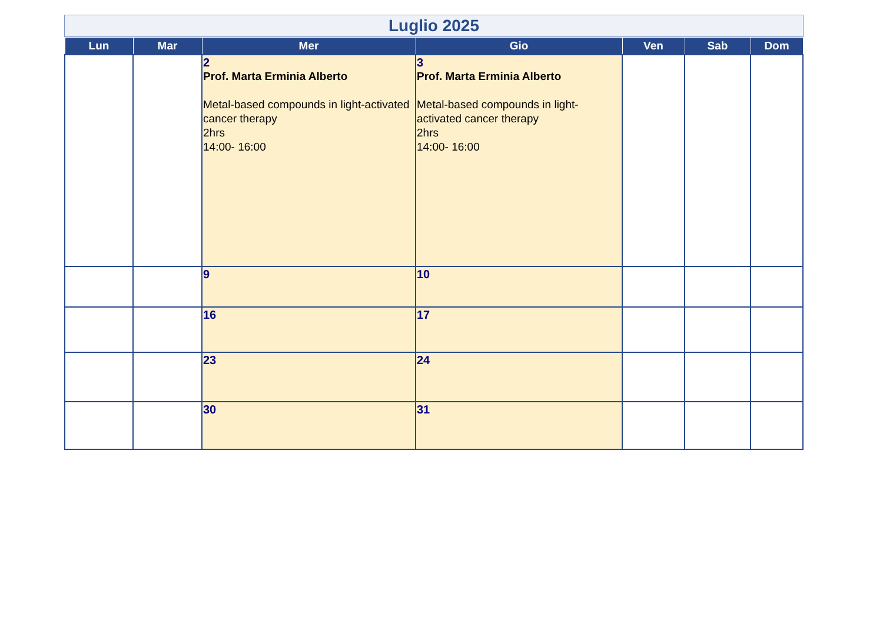Luglio 2025
| Lun | Mar | Mer | Gio | Ven | Sab | Dom |
| --- | --- | --- | --- | --- | --- | --- |
| | | 2 Prof. Marta Erminia Alberto Metal-based compounds in light-activated cancer therapy 2hrs 14:00- 16:00 | 3 Prof. Marta Erminia Alberto Metal-based compounds in light-activated cancer therapy 2hrs 14:00- 16:00 | | | |
| | | 9 | 10 | | | |
| | | 16 | 17 | | | |
| | | 23 | 24 | | | |
| | | 30 | 31 | | | |